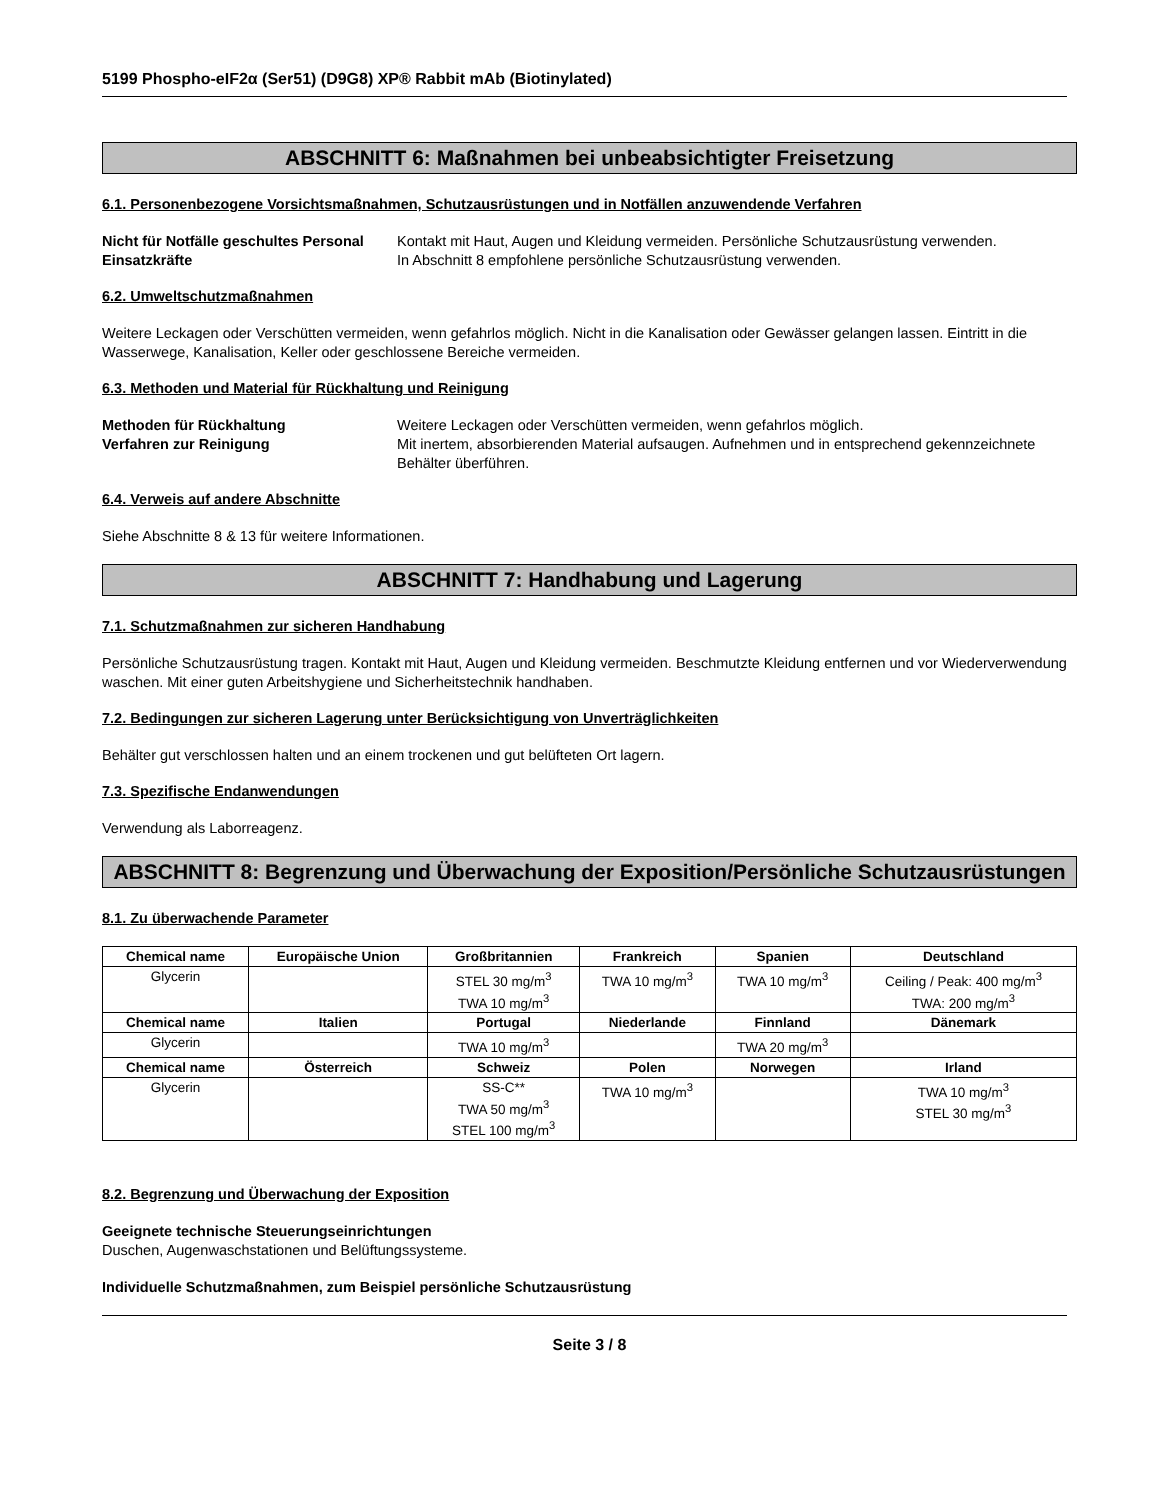5199 Phospho-eIF2α (Ser51) (D9G8) XP® Rabbit mAb (Biotinylated)
ABSCHNITT 6: Maßnahmen bei unbeabsichtigter Freisetzung
6.1. Personenbezogene Vorsichtsmaßnahmen, Schutzausrüstungen und in Notfällen anzuwendende Verfahren
Nicht für Notfälle geschultes Personal
Kontakt mit Haut, Augen und Kleidung vermeiden. Persönliche Schutzausrüstung verwenden.
Einsatzkräfte In Abschnitt 8 empfohlene persönliche Schutzausrüstung verwenden.
6.2. Umweltschutzmaßnahmen
Weitere Leckagen oder Verschütten vermeiden, wenn gefahrlos möglich. Nicht in die Kanalisation oder Gewässer gelangen lassen. Eintritt in die Wasserwege, Kanalisation, Keller oder geschlossene Bereiche vermeiden.
6.3. Methoden und Material für Rückhaltung und Reinigung
Methoden für Rückhaltung Weitere Leckagen oder Verschütten vermeiden, wenn gefahrlos möglich.
Verfahren zur Reinigung Mit inertem, absorbierenden Material aufsaugen. Aufnehmen und in entsprechend gekennzeichnete Behälter überführen.
6.4. Verweis auf andere Abschnitte
Siehe Abschnitte 8 & 13 für weitere Informationen.
ABSCHNITT 7: Handhabung und Lagerung
7.1. Schutzmaßnahmen zur sicheren Handhabung
Persönliche Schutzausrüstung tragen. Kontakt mit Haut, Augen und Kleidung vermeiden. Beschmutzte Kleidung entfernen und vor Wiederverwendung waschen. Mit einer guten Arbeitshygiene und Sicherheitstechnik handhaben.
7.2. Bedingungen zur sicheren Lagerung unter Berücksichtigung von Unverträglichkeiten
Behälter gut verschlossen halten und an einem trockenen und gut belüfteten Ort lagern.
7.3. Spezifische Endanwendungen
Verwendung als Laborreagenz.
ABSCHNITT 8: Begrenzung und Überwachung der Exposition/Persönliche Schutzausrüstungen
8.1. Zu überwachende Parameter
| Chemical name | Europäische Union | Großbritannien | Frankreich | Spanien | Deutschland |
| --- | --- | --- | --- | --- | --- |
| Glycerin | | STEL 30 mg/m<sup>3</sup> TWA 10 mg/m<sup>3</sup> | TWA 10 mg/m<sup>3</sup> | TWA 10 mg/m<sup>3</sup> | Ceiling / Peak: 400 mg/m<sup>3</sup> TWA: 200 mg/m<sup>3</sup> |
| Chemical name | Italien | Portugal | Niederlande | Finnland | Dänemark |
| Glycerin | | TWA 10 mg/m<sup>3</sup> | | TWA 20 mg/m<sup>3</sup> | |
| Chemical name | Österreich | Schweiz | Polen | Norwegen | Irland |
| Glycerin | | SS-C** TWA 50 mg/m<sup>3</sup> STEL 100 mg/m<sup>3</sup> | TWA 10 mg/m<sup>3</sup> | | TWA 10 mg/m<sup>3</sup> STEL 30 mg/m<sup>3</sup> |
8.2. Begrenzung und Überwachung der Exposition
Geeignete technische Steuerungseinrichtungen
Duschen, Augenwaschstationen und Belüftungssysteme.
Individuelle Schutzmaßnahmen, zum Beispiel persönliche Schutzausrüstung
Seite 3 / 8